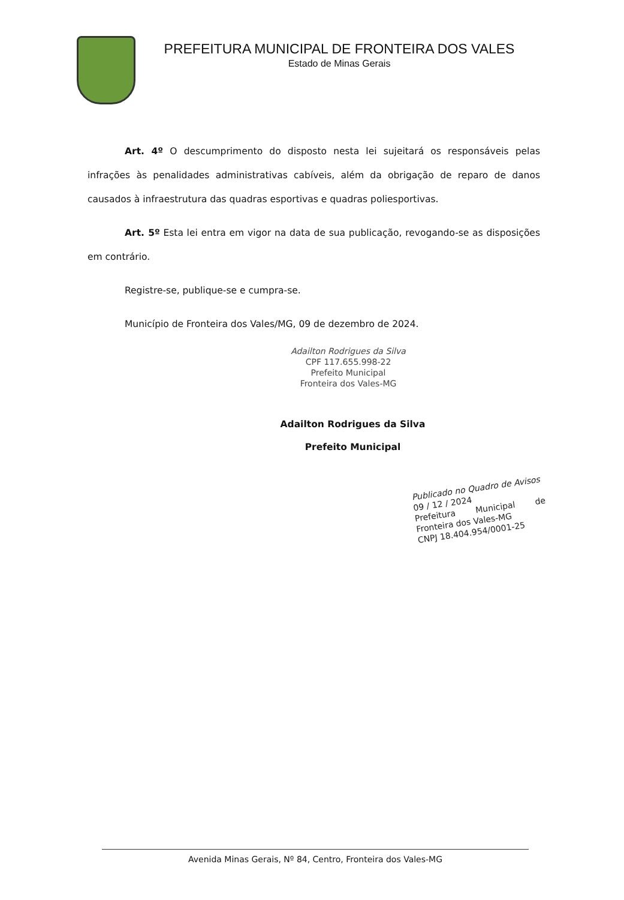PREFEITURA MUNICIPAL DE FRONTEIRA DOS VALES
Estado de Minas Gerais
Art. 4º O descumprimento do disposto nesta lei sujeitará os responsáveis pelas infrações às penalidades administrativas cabíveis, além da obrigação de reparo de danos causados à infraestrutura das quadras esportivas e quadras poliesportivas.
Art. 5º Esta lei entra em vigor na data de sua publicação, revogando-se as disposições em contrário.
Registre-se, publique-se e cumpra-se.
Município de Fronteira dos Vales/MG, 09 de dezembro de 2024.
Adailton Rodrigues da Silva
CPF 117.655.998-22
Prefeito Municipal
Fronteira dos Vales-MG
Adailton Rodrigues da Silva
Prefeito Municipal
Publicado no Quadro de Avisos
09 / 12 / 2024
Prefeitura Municipal de Fronteira dos Vales-MG
CNPJ 18.404.954/0001-25
Avenida Minas Gerais, Nº 84, Centro, Fronteira dos Vales-MG